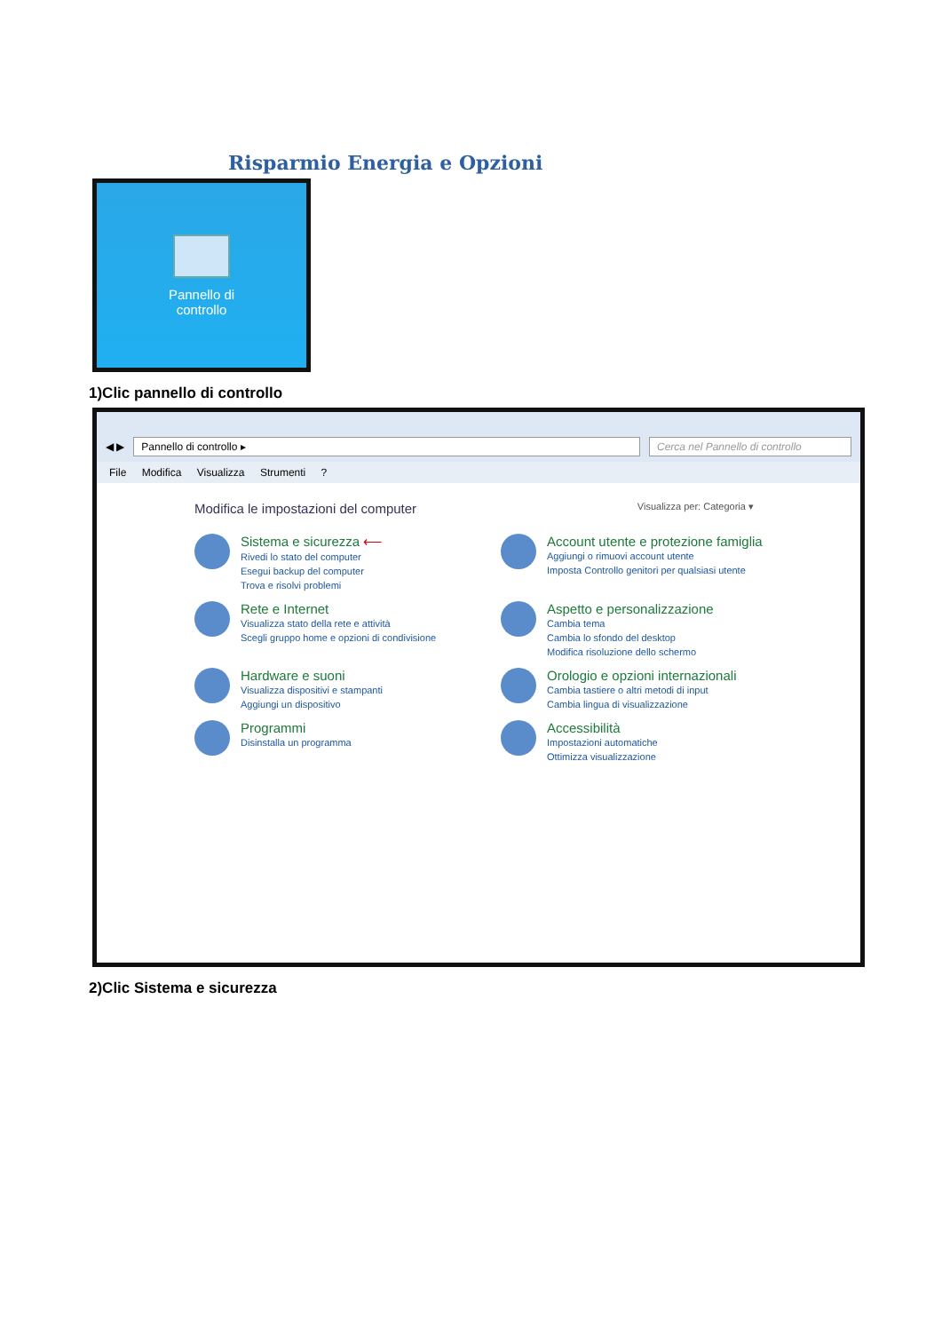Risparmio Energia e Opzioni
Pannello di
controllo
1)Clic pannello di controllo
◀ ▶
Pannello di controllo ▸
Cerca nel Pannello di controllo
File Modifica Visualizza Strumenti ?
Modifica le impostazioni del computer Visualizza per: Categoria ▾
Sistema e sicurezza ⟵
Rivedi lo stato del computer
Esegui backup del computer
Trova e risolvi problemi
Account utente e protezione famiglia
Aggiungi o rimuovi account utente
Imposta Controllo genitori per qualsiasi utente
Rete e Internet
Visualizza stato della rete e attività
Scegli gruppo home e opzioni di condivisione
Aspetto e personalizzazione
Cambia tema
Cambia lo sfondo del desktop
Modifica risoluzione dello schermo
Hardware e suoni
Visualizza dispositivi e stampanti
Aggiungi un dispositivo
Orologio e opzioni internazionali
Cambia tastiere o altri metodi di input
Cambia lingua di visualizzazione
Programmi
Disinstalla un programma
Accessibilità
Impostazioni automatiche
Ottimizza visualizzazione
2)Clic Sistema e sicurezza